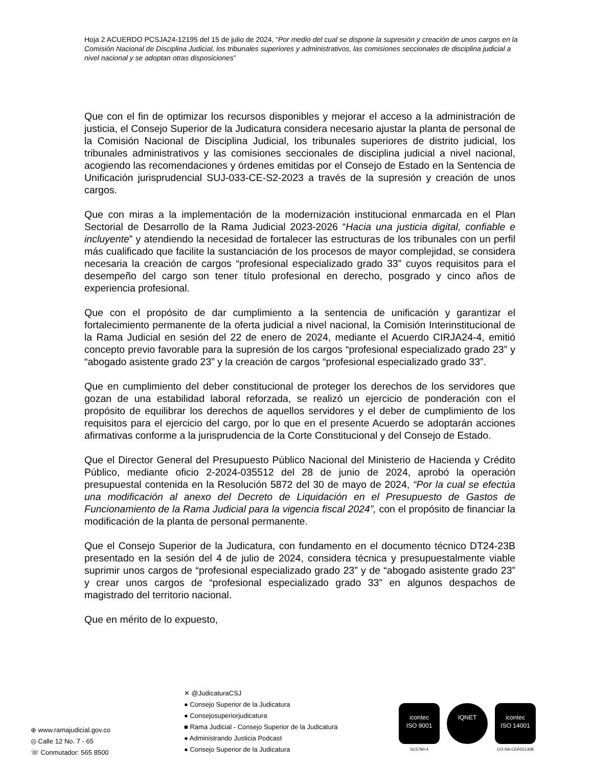Hoja 2 ACUERDO PCSJA24-12195 del 15 de julio de 2024, “Por medio del cual se dispone la supresión y creación de unos cargos en la Comisión Nacional de Disciplina Judicial, los tribunales superiores y administrativos, las comisiones seccionales de disciplina judicial a nivel nacional y se adoptan otras disposiciones”
Que con el fin de optimizar los recursos disponibles y mejorar el acceso a la administración de justicia, el Consejo Superior de la Judicatura considera necesario ajustar la planta de personal de la Comisión Nacional de Disciplina Judicial, los tribunales superiores de distrito judicial, los tribunales administrativos y las comisiones seccionales de disciplina judicial a nivel nacional, acogiendo las recomendaciones y órdenes emitidas por el Consejo de Estado en la Sentencia de Unificación jurisprudencial SUJ-033-CE-S2-2023 a través de la supresión y creación de unos cargos.
Que con miras a la implementación de la modernización institucional enmarcada en el Plan Sectorial de Desarrollo de la Rama Judicial 2023-2026 “Hacia una justicia digital, confiable e incluyente” y atendiendo la necesidad de fortalecer las estructuras de los tribunales con un perfil más cualificado que facilite la sustanciación de los procesos de mayor complejidad, se considera necesaria la creación de cargos “profesional especializado grado 33” cuyos requisitos para el desempeño del cargo son tener título profesional en derecho, posgrado y cinco años de experiencia profesional.
Que con el propósito de dar cumplimiento a la sentencia de unificación y garantizar el fortalecimiento permanente de la oferta judicial a nivel nacional, la Comisión Interinstitucional de la Rama Judicial en sesión del 22 de enero de 2024, mediante el Acuerdo CIRJA24-4, emitió concepto previo favorable para la supresión de los cargos “profesional especializado grado 23” y “abogado asistente grado 23” y la creación de cargos “profesional especializado grado 33”.
Que en cumplimiento del deber constitucional de proteger los derechos de los servidores que gozan de una estabilidad laboral reforzada, se realizó un ejercicio de ponderación con el propósito de equilibrar los derechos de aquellos servidores y el deber de cumplimiento de los requisitos para el ejercicio del cargo, por lo que en el presente Acuerdo se adoptarán acciones afirmativas conforme a la jurisprudencia de la Corte Constitucional y del Consejo de Estado.
Que el Director General del Presupuesto Público Nacional del Ministerio de Hacienda y Crédito Público, mediante oficio 2-2024-035512 del 28 de junio de 2024, aprobó la operación presupuestal contenida en la Resolución 5872 del 30 de mayo de 2024, “Por la cual se efectúa una modificación al anexo del Decreto de Liquidación en el Presupuesto de Gastos de Funcionamiento de la Rama Judicial para la vigencia fiscal 2024”, con el propósito de financiar la modificación de la planta de personal permanente.
Que el Consejo Superior de la Judicatura, con fundamento en el documento técnico DT24-23B presentado en la sesión del 4 de julio de 2024, considera técnica y presupuestalmente viable suprimir unos cargos de “profesional especializado grado 23” y de “abogado asistente grado 23” y crear unos cargos de “profesional especializado grado 33” en algunos despachos de magistrado del territorio nacional.
Que en mérito de lo expuesto,
⊕ www.ramajudicial.gov.co
◎ Calle 12 No. 7 - 65
☏ Conmutador: 565 8500
✕ @JudicaturaCSJ
● Consejo Superior de la Judicatura
● Consejosuperiorjudicatura
■ Rama Judicial - Consejo Superior de la Judicatura
● Administrando Justicia Podcast
● Consejo Superior de la Judicatura
icontec
ISO 9001
SC5780-4
IQNET icontec
ISO 14001
CO-SA-CER551308